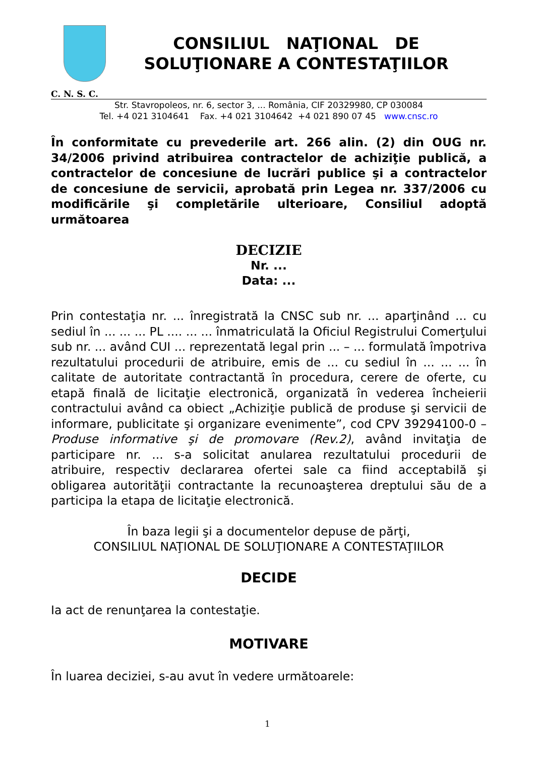CONSILIUL NAŢIONAL DE
SOLUŢIONARE A CONTESTAŢIILOR
C. N. S. C.
Str. Stavropoleos, nr. 6, sector 3, ... România, CIF 20329980, CP 030084
Tel. +4 021 3104641 Fax. +4 021 3104642 +4 021 890 07 45 www.cnsc.ro
În conformitate cu prevederile art. 266 alin. (2) din OUG nr. 34/2006 privind atribuirea contractelor de achiziţie publică, a contractelor de concesiune de lucrări publice şi a contractelor de concesiune de servicii, aprobată prin Legea nr. 337/2006 cu modificările şi completările ulterioare, Consiliul adoptă următoarea
DECIZIE
Nr. ...
Data: ...
Prin contestaţia nr. ... înregistrată la CNSC sub nr. ... aparţinând ... cu sediul în ... ... ... PL .... ... ... înmatriculată la Oficiul Registrului Comerţului sub nr. ... având CUI ... reprezentată legal prin ... – ... formulată împotriva rezultatului procedurii de atribuire, emis de ... cu sediul în ... ... ... în calitate de autoritate contractantă în procedura, cerere de oferte, cu etapă finală de licitaţie electronică, organizată în vederea încheierii contractului având ca obiect „Achiziţie publică de produse şi servicii de informare, publicitate şi organizare evenimente”, cod CPV 39294100-0 – Produse informative şi de promovare (Rev.2), având invitaţia de participare nr. ... s-a solicitat anularea rezultatului procedurii de atribuire, respectiv declararea ofertei sale ca fiind acceptabilă şi obligarea autorităţii contractante la recunoaşterea dreptului său de a participa la etapa de licitaţie electronică.
În baza legii şi a documentelor depuse de părţi,
CONSILIUL NAŢIONAL DE SOLUŢIONARE A CONTESTAŢIILOR
DECIDE
Ia act de renunţarea la contestaţie.
MOTIVARE
În luarea deciziei, s-au avut în vedere următoarele:
1